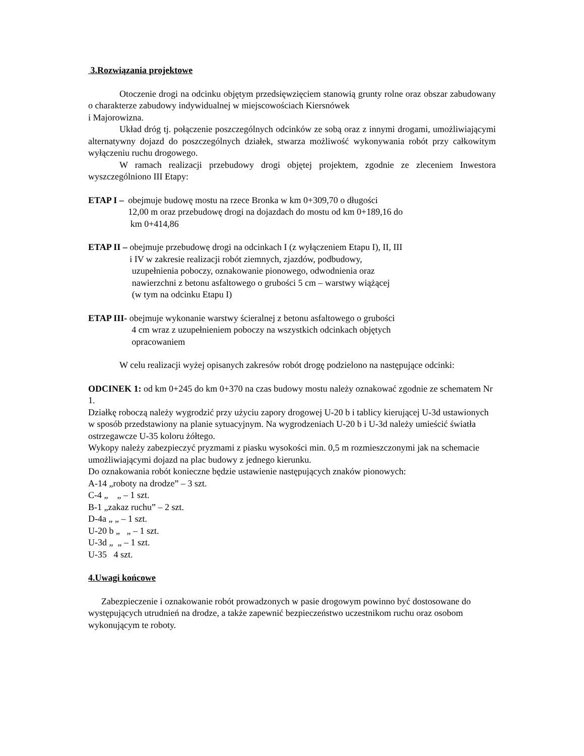3.Rozwiązania projektowe
Otoczenie drogi na odcinku objętym przedsięwzięciem stanowią grunty rolne oraz obszar zabudowany o charakterze zabudowy indywidualnej w miejscowościach Kiersnówek
i Majorowizna.
Układ dróg tj. połączenie poszczególnych odcinków ze sobą oraz z innymi drogami, umożliwiającymi alternatywny dojazd do poszczególnych działek, stwarza możliwość wykonywania robót przy całkowitym wyłączeniu ruchu drogowego.
W ramach realizacji przebudowy drogi objętej projektem, zgodnie ze zleceniem Inwestora wyszczególniono III Etapy:
ETAP I – obejmuje budowę mostu na rzece Bronka w km 0+309,70 o długości
12,00 m oraz przebudowę drogi na dojazdach do mostu od km 0+189,16 do
km 0+414,86
ETAP II – obejmuje przebudowę drogi na odcinkach I (z wyłączeniem Etapu I), II, III
i IV w zakresie realizacji robót ziemnych, zjazdów, podbudowy,
uzupełnienia poboczy, oznakowanie pionowego, odwodnienia oraz
nawierzchni z betonu asfaltowego o grubości 5 cm – warstwy wiążącej
(w tym na odcinku Etapu I)
ETAP III- obejmuje wykonanie warstwy ścieralnej z betonu asfaltowego o grubości
4 cm wraz z uzupełnieniem poboczy na wszystkich odcinkach objętych
opracowaniem
W celu realizacji wyżej opisanych zakresów robót drogę podzielono na następujące odcinki:
ODCINEK 1: od km 0+245 do km 0+370 na czas budowy mostu należy oznakować zgodnie ze schematem Nr 1.
Działkę roboczą należy wygrodzić przy użyciu zapory drogowej U-20 b i tablicy kierującej U-3d ustawionych w sposób przedstawiony na planie sytuacyjnym. Na wygrodzeniach U-20 b i U-3d należy umieścić światła ostrzegawcze U-35 koloru żółtego.
Wykopy należy zabezpieczyć pryzmami z piasku wysokości min. 0,5 m rozmieszczonymi jak na schemacie umożliwiającymi dojazd na plac budowy z jednego kierunku.
Do oznakowania robót konieczne będzie ustawienie następujących znaków pionowych:
A-14 „roboty na drodze” – 3 szt.
C-4 „ „ – 1 szt.
B-1 „zakaz ruchu” – 2 szt.
D-4a „ „ – 1 szt.
U-20 b „ „ – 1 szt.
U-3d „ „ – 1 szt.
U-35 4 szt.
4.Uwagi końcowe
Zabezpieczenie i oznakowanie robót prowadzonych w pasie drogowym powinno być dostosowane do występujących utrudnień na drodze, a także zapewnić bezpieczeństwo uczestnikom ruchu oraz osobom wykonującym te roboty.